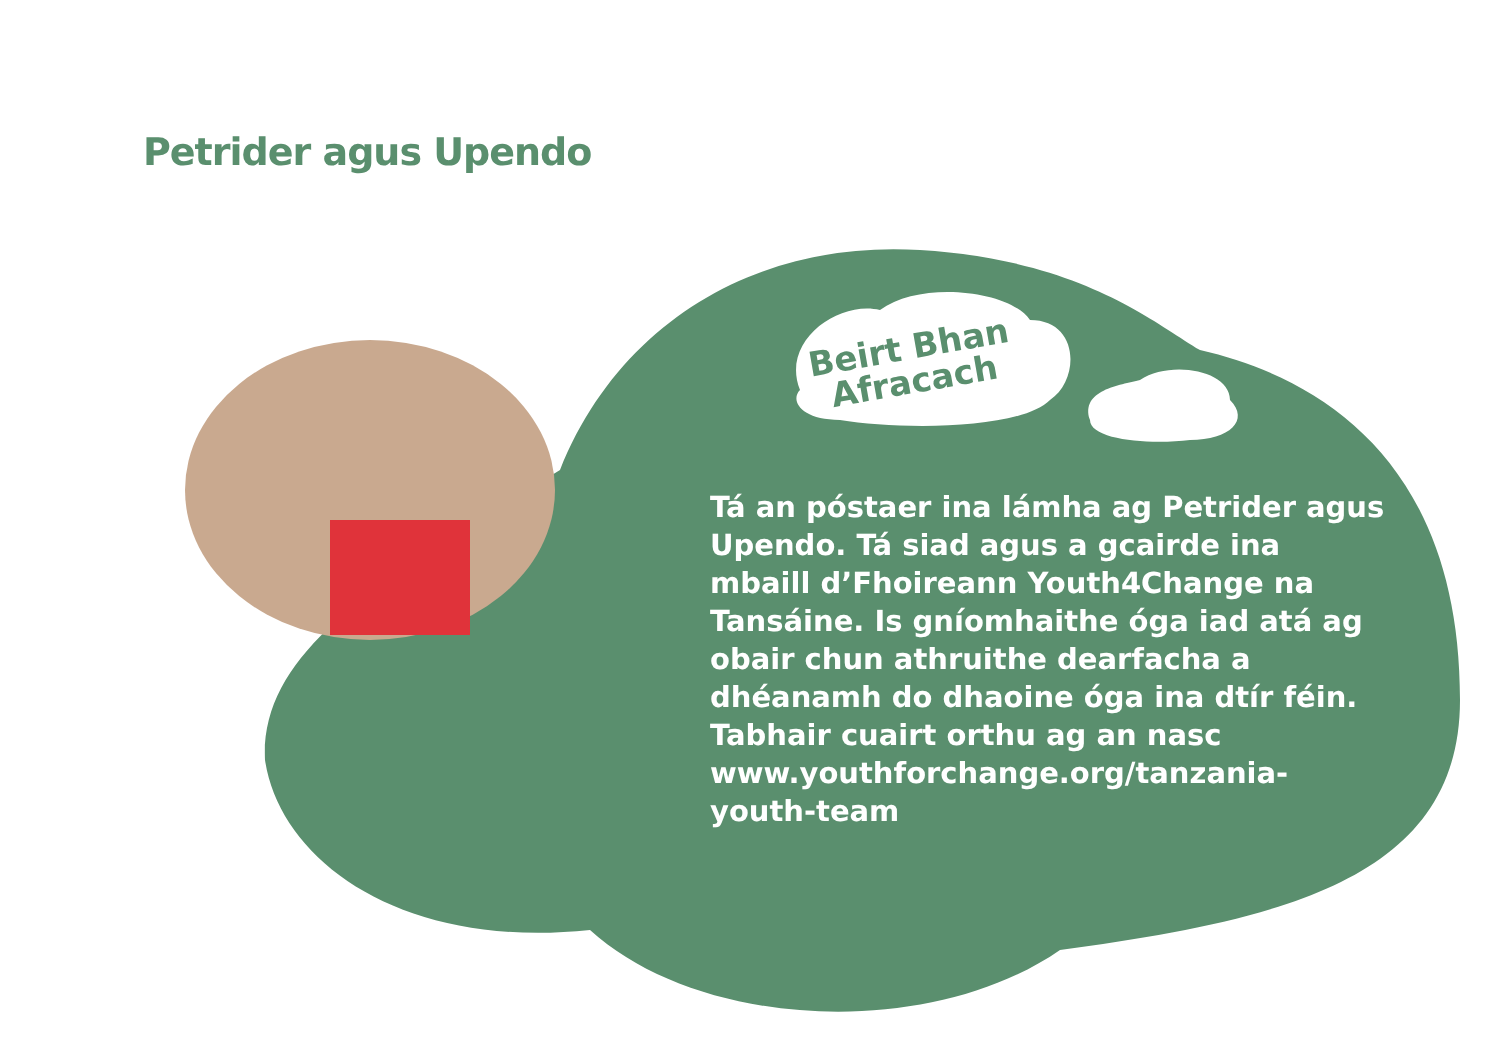Petrider agus Upendo
Beirt Bhan
Afracach
Tá an póstaer ina lámha ag Petrider agus Upendo. Tá siad agus a gcairde ina mbaill d’Fhoireann Youth4Change na Tansáine. Is gníomhaithe óga iad atá ag obair chun athruithe dearfacha a dhéanamh do dhaoine óga ina dtír féin. Tabhair cuairt orthu ag an nasc www.youthforchange.org/tanzania-youth-team